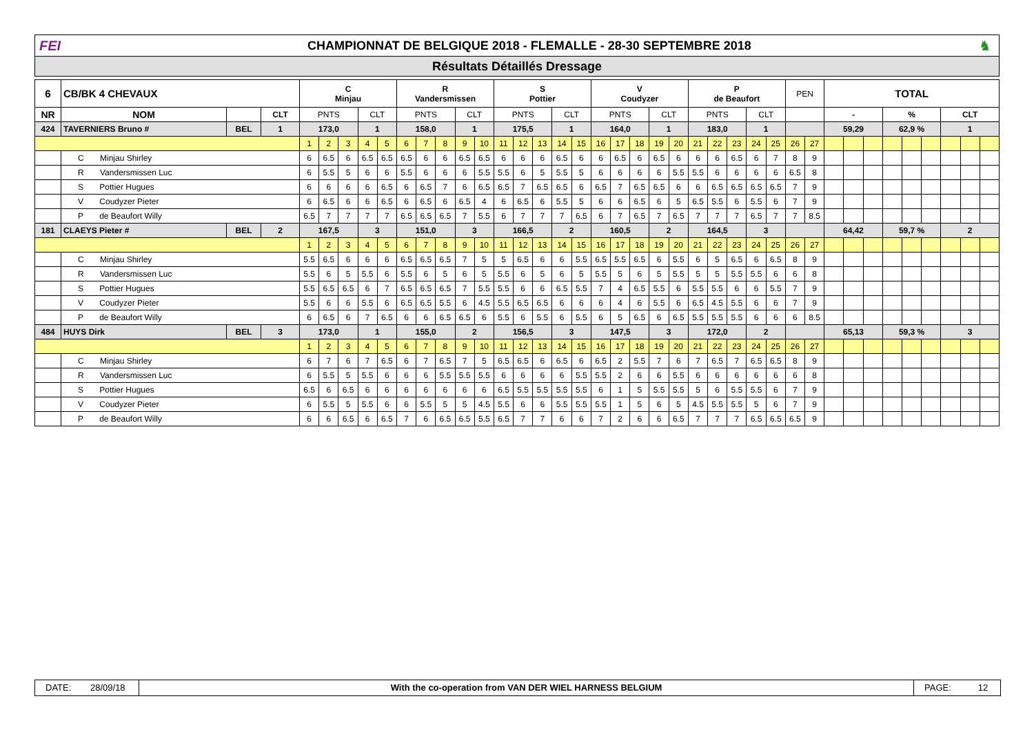FEI
CHAMPIONNAT DE BELGIQUE 2018 - FLEMALLE - 28-30 SEPTEMBRE 2018
♞
Résultats Détaillés Dressage
| 6 | CB/BK 4 CHEVAUX | | | C Minjau | | | | | R Vandersmissen | | | | | S Pottier | | | | | V Coudyzer | | | | | P de Beaufort | | | | | PEN | | TOTAL | | | | | | | | |
| --- | --- | --- | --- | --- | --- | --- | --- | --- | --- | --- | --- | --- | --- | --- | --- | --- | --- | --- | --- | --- | --- | --- | --- | --- | --- | --- | --- | --- | --- | --- | --- | --- | --- | --- | --- | --- | --- | --- | --- |
| NR | NOM | | CLT | PNTS | | | CLT | | PNTS | | | CLT | | PNTS | | | CLT | | PNTS | | | CLT | | PNTS | | | CLT | | | | - | | | % | | | CLT | | |
| 424 | TAVERNIERS Bruno # | BEL | 1 | 173,0 | | | 1 | | 158,0 | | | 1 | | 175,5 | | | 1 | | 164,0 | | | 1 | | 183,0 | | | 1 | | | | 59,29 | | | 62,9 % | | | 1 | | |
| | | | | 1 | 2 | 3 | 4 | 5 | 6 | 7 | 8 | 9 | 10 | 11 | 12 | 13 | 14 | 15 | 16 | 17 | 18 | 19 | 20 | 21 | 22 | 23 | 24 | 25 | 26 | 27 | | | | | | | | | |
| | C Minjau Shirley | | | 6 | 6.5 | 6 | 6.5 | 6.5 | 6.5 | 6 | 6 | 6.5 | 6.5 | 6 | 6 | 6 | 6.5 | 6 | 6 | 6.5 | 6 | 6.5 | 6 | 6 | 6 | 6.5 | 6 | 7 | 8 | 9 | | | | | | | | | |
| | R Vandersmissen Luc | | | 6 | 5.5 | 5 | 6 | 6 | 5.5 | 6 | 6 | 6 | 5.5 | 5.5 | 6 | 5 | 5.5 | 5 | 6 | 6 | 6 | 6 | 5.5 | 5.5 | 6 | 6 | 6 | 6 | 6.5 | 8 | | | | | | | | | |
| | S Pottier Hugues | | | 6 | 6 | 6 | 6 | 6.5 | 6 | 6.5 | 7 | 6 | 6.5 | 6.5 | 7 | 6.5 | 6.5 | 6 | 6.5 | 7 | 6.5 | 6.5 | 6 | 6 | 6.5 | 6.5 | 6.5 | 6.5 | 7 | 9 | | | | | | | | | |
| | V Coudyzer Pieter | | | 6 | 6.5 | 6 | 6 | 6.5 | 6 | 6.5 | 6 | 6.5 | 4 | 6 | 6.5 | 6 | 5.5 | 5 | 6 | 6 | 6.5 | 6 | 5 | 6.5 | 5.5 | 6 | 5.5 | 6 | 7 | 9 | | | | | | | | | |
| | P de Beaufort Willy | | | 6.5 | 7 | 7 | 7 | 7 | 6.5 | 6.5 | 6.5 | 7 | 5.5 | 6 | 7 | 7 | 7 | 6.5 | 6 | 7 | 6.5 | 7 | 6.5 | 7 | 7 | 7 | 6.5 | 7 | 7 | 8.5 | | | | | | | | | |
| 181 | CLAEYS Pieter # | BEL | 2 | 167,5 | | | 3 | | 151,0 | | | 3 | | 166,5 | | | 2 | | 160,5 | | | 2 | | 164,5 | | | 3 | | | | 64,42 | | | 59,7 % | | | 2 | | |
| | | | | 1 | 2 | 3 | 4 | 5 | 6 | 7 | 8 | 9 | 10 | 11 | 12 | 13 | 14 | 15 | 16 | 17 | 18 | 19 | 20 | 21 | 22 | 23 | 24 | 25 | 26 | 27 | | | | | | | | | |
| | C Minjau Shirley | | | 5.5 | 6.5 | 6 | 6 | 6 | 6.5 | 6.5 | 6.5 | 7 | 5 | 5 | 6.5 | 6 | 6 | 5.5 | 6.5 | 5.5 | 6.5 | 6 | 5.5 | 6 | 5 | 6.5 | 6 | 6.5 | 8 | 9 | | | | | | | | | |
| | R Vandersmissen Luc | | | 5.5 | 6 | 5 | 5.5 | 6 | 5.5 | 6 | 5 | 6 | 5 | 5.5 | 6 | 5 | 6 | 5 | 5.5 | 5 | 6 | 5 | 5.5 | 5 | 5 | 5.5 | 5.5 | 6 | 6 | 8 | | | | | | | | | |
| | S Pottier Hugues | | | 5.5 | 6.5 | 6.5 | 6 | 7 | 6.5 | 6.5 | 6.5 | 7 | 5.5 | 5.5 | 6 | 6 | 6.5 | 5.5 | 7 | 4 | 6.5 | 5.5 | 6 | 5.5 | 5.5 | 6 | 6 | 5.5 | 7 | 9 | | | | | | | | | |
| | V Coudyzer Pieter | | | 5.5 | 6 | 6 | 5.5 | 6 | 6.5 | 6.5 | 5.5 | 6 | 4.5 | 5.5 | 6.5 | 6.5 | 6 | 6 | 6 | 4 | 6 | 5.5 | 6 | 6.5 | 4.5 | 5.5 | 6 | 6 | 7 | 9 | | | | | | | | | |
| | P de Beaufort Willy | | | 6 | 6.5 | 6 | 7 | 6.5 | 6 | 6 | 6.5 | 6.5 | 6 | 5.5 | 6 | 5.5 | 6 | 5.5 | 6 | 5 | 6.5 | 6 | 6.5 | 5.5 | 5.5 | 5.5 | 6 | 6 | 6 | 8.5 | | | | | | | | | |
| 484 | HUYS Dirk | BEL | 3 | 173,0 | | | 1 | | 155,0 | | | 2 | | 156,5 | | | 3 | | 147,5 | | | 3 | | 172,0 | | | 2 | | | | 65,13 | | | 59,3 % | | | 3 | | |
| | | | | 1 | 2 | 3 | 4 | 5 | 6 | 7 | 8 | 9 | 10 | 11 | 12 | 13 | 14 | 15 | 16 | 17 | 18 | 19 | 20 | 21 | 22 | 23 | 24 | 25 | 26 | 27 | | | | | | | | | |
| | C Minjau Shirley | | | 6 | 7 | 6 | 7 | 6.5 | 6 | 7 | 6.5 | 7 | 5 | 6.5 | 6.5 | 6 | 6.5 | 6 | 6.5 | 2 | 5.5 | 7 | 6 | 7 | 6.5 | 7 | 6.5 | 6.5 | 8 | 9 | | | | | | | | | |
| | R Vandersmissen Luc | | | 6 | 5.5 | 5 | 5.5 | 6 | 6 | 6 | 5.5 | 5.5 | 5.5 | 6 | 6 | 6 | 6 | 5.5 | 5.5 | 2 | 6 | 6 | 5.5 | 6 | 6 | 6 | 6 | 6 | 6 | 8 | | | | | | | | | |
| | S Pottier Hugues | | | 6.5 | 6 | 6.5 | 6 | 6 | 6 | 6 | 6 | 6 | 6 | 6.5 | 5.5 | 5.5 | 5.5 | 5.5 | 6 | 1 | 5 | 5.5 | 5.5 | 5 | 6 | 5.5 | 5.5 | 6 | 7 | 9 | | | | | | | | | |
| | V Coudyzer Pieter | | | 6 | 5.5 | 5 | 5.5 | 6 | 6 | 5.5 | 5 | 5 | 4.5 | 5.5 | 6 | 6 | 5.5 | 5.5 | 5.5 | 1 | 5 | 6 | 5 | 4.5 | 5.5 | 5.5 | 5 | 6 | 7 | 9 | | | | | | | | | |
| | P de Beaufort Willy | | | 6 | 6 | 6.5 | 6 | 6.5 | 7 | 6 | 6.5 | 6.5 | 5.5 | 6.5 | 7 | 7 | 6 | 6 | 7 | 2 | 6 | 6 | 6.5 | 7 | 7 | 7 | 6.5 | 6.5 | 6.5 | 9 | | | | | | | | | |
DATE: 28/09/18 With the co-operation from VAN DER WIEL HARNESS BELGIUM
PAGE: 12